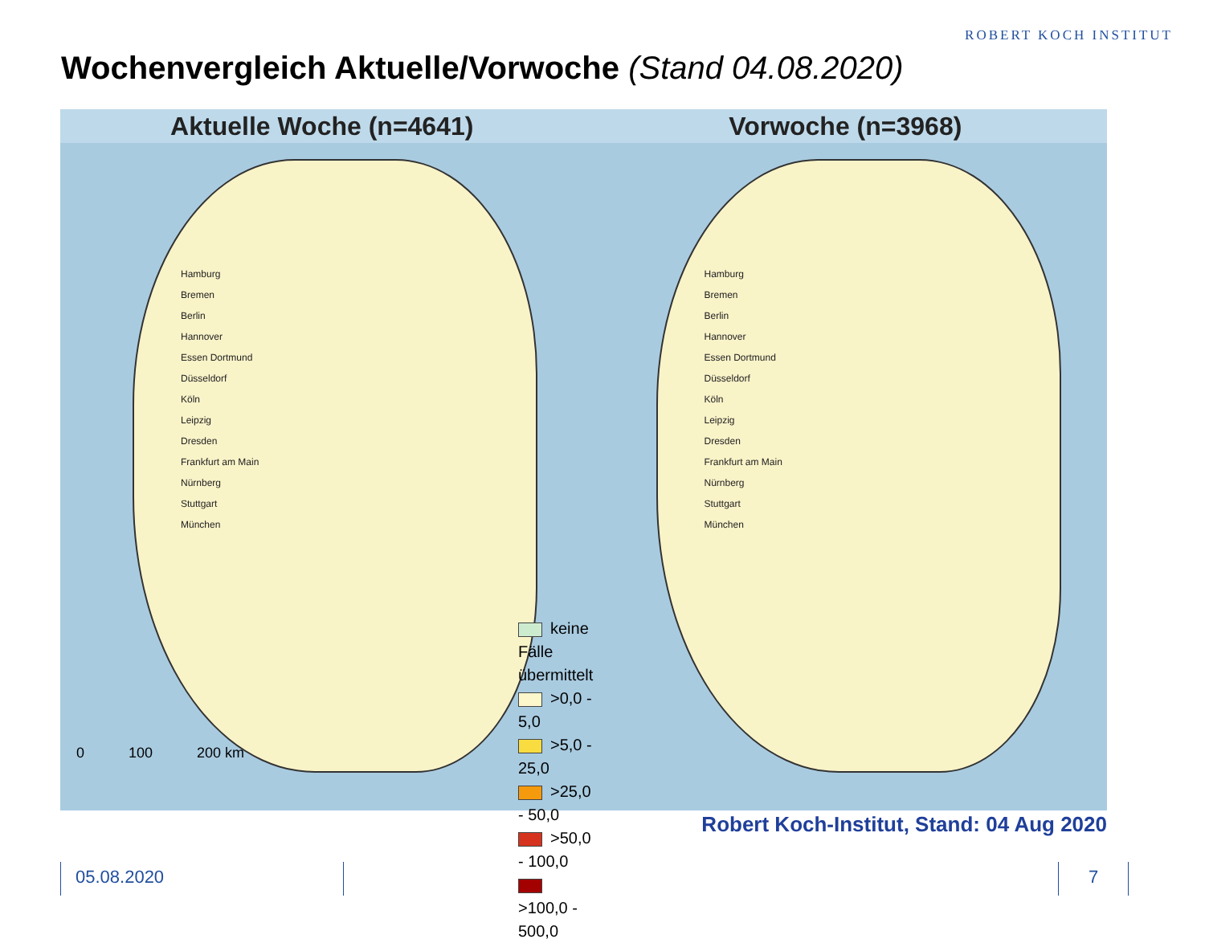ROBERT KOCH INSTITUT
Wochenvergleich Aktuelle/Vorwoche (Stand 04.08.2020)
Aktuelle Woche (n=4641) Vorwoche (n=3968)
Hamburg
Bremen
Berlin
Hannover
Essen Dortmund
Düsseldorf
Köln
Leipzig
Dresden
Frankfurt am Main
Nürnberg
Stuttgart
München
keine Fälle übermittelt
>0,0 - 5,0
>5,0 - 25,0
>25,0 - 50,0
>50,0 - 100,0
>100,0 - 500,0
0 100 200 km
Hamburg
Bremen
Berlin
Hannover
Essen Dortmund
Düsseldorf
Köln
Leipzig
Dresden
Frankfurt am Main
Nürnberg
Stuttgart
München
Robert Koch-Institut, Stand: 04 Aug 2020
05.08.2020 7